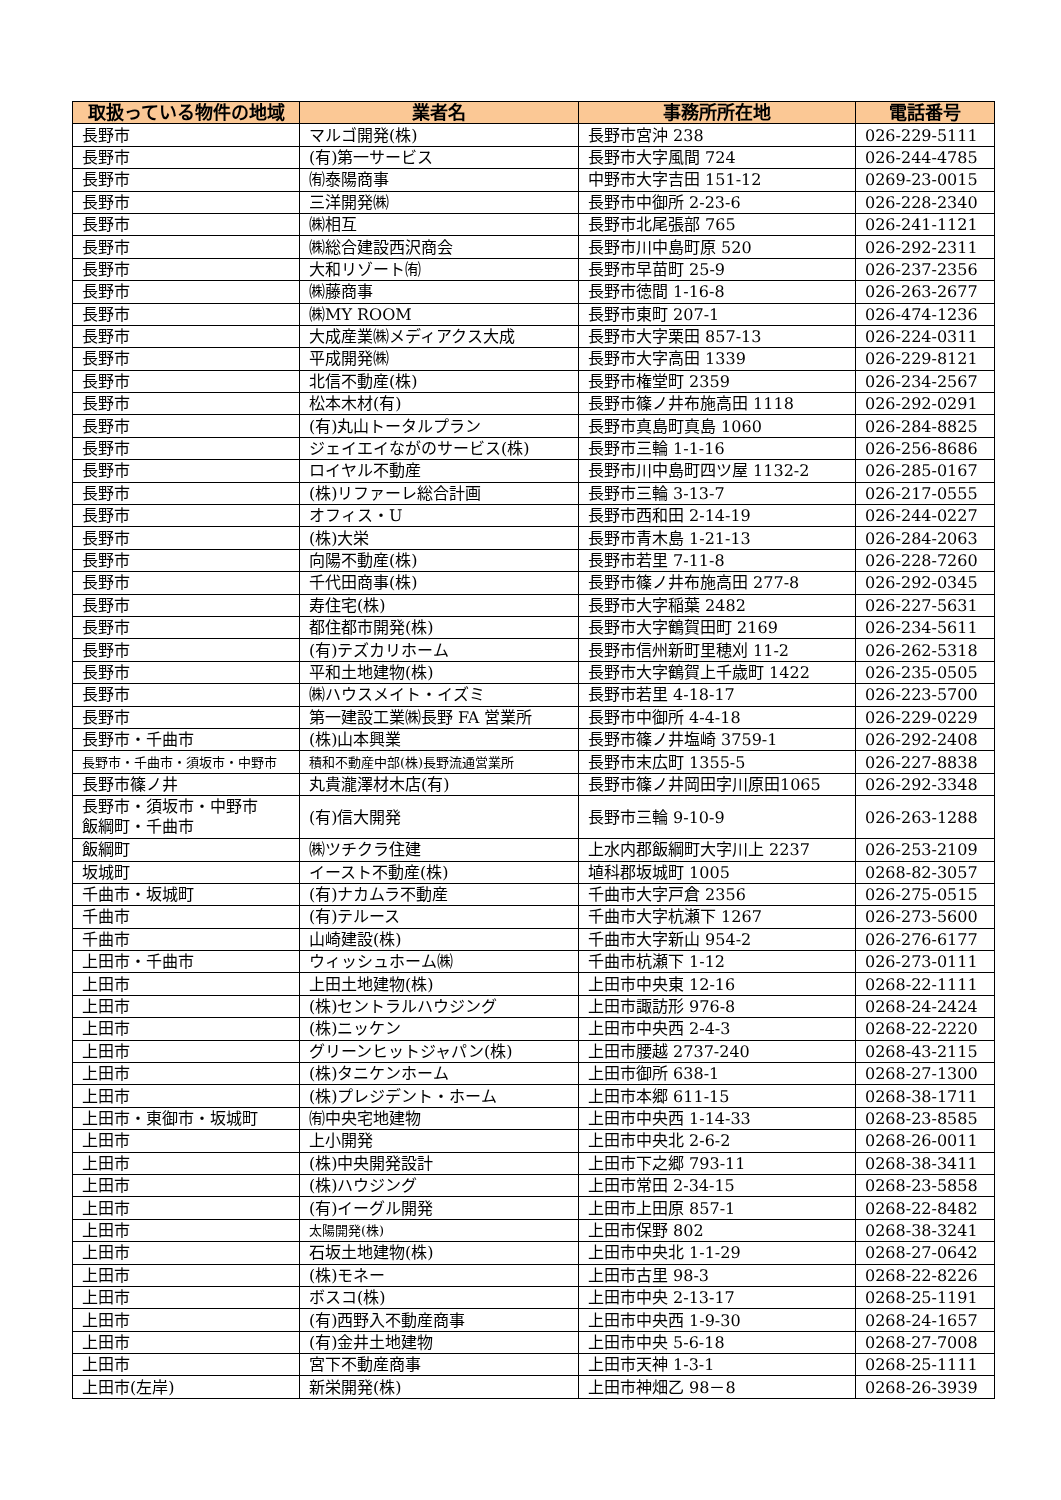| 取扱っている物件の地域 | 業者名 | 事務所所在地 | 電話番号 |
| --- | --- | --- | --- |
| 長野市 | マルゴ開発(株) | 長野市宮沖 238 | 026-229-5111 |
| 長野市 | (有)第一サービス | 長野市大字風間 724 | 026-244-4785 |
| 長野市 | ㈲泰陽商事 | 中野市大字吉田 151-12 | 0269-23-0015 |
| 長野市 | 三洋開発㈱ | 長野市中御所 2-23-6 | 026-228-2340 |
| 長野市 | ㈱相互 | 長野市北尾張部 765 | 026-241-1121 |
| 長野市 | ㈱総合建設西沢商会 | 長野市川中島町原 520 | 026-292-2311 |
| 長野市 | 大和リゾート㈲ | 長野市早苗町 25-9 | 026-237-2356 |
| 長野市 | ㈱藤商事 | 長野市徳間 1-16-8 | 026-263-2677 |
| 長野市 | ㈱MY ROOM | 長野市東町 207-1 | 026-474-1236 |
| 長野市 | 大成産業㈱メディアクス大成 | 長野市大字栗田 857-13 | 026-224-0311 |
| 長野市 | 平成開発㈱ | 長野市大字高田 1339 | 026-229-8121 |
| 長野市 | 北信不動産(株) | 長野市権堂町 2359 | 026-234-2567 |
| 長野市 | 松本木材(有) | 長野市篠ノ井布施高田 1118 | 026-292-0291 |
| 長野市 | (有)丸山トータルプラン | 長野市真島町真島 1060 | 026-284-8825 |
| 長野市 | ジェイエイながのサービス(株) | 長野市三輪 1-1-16 | 026-256-8686 |
| 長野市 | ロイヤル不動産 | 長野市川中島町四ツ屋 1132-2 | 026-285-0167 |
| 長野市 | (株)リファーレ総合計画 | 長野市三輪 3-13-7 | 026-217-0555 |
| 長野市 | オフィス・U | 長野市西和田 2-14-19 | 026-244-0227 |
| 長野市 | (株)大栄 | 長野市青木島 1-21-13 | 026-284-2063 |
| 長野市 | 向陽不動産(株) | 長野市若里 7-11-8 | 026-228-7260 |
| 長野市 | 千代田商事(株) | 長野市篠ノ井布施高田 277-8 | 026-292-0345 |
| 長野市 | 寿住宅(株) | 長野市大字稲葉 2482 | 026-227-5631 |
| 長野市 | 都住都市開発(株) | 長野市大字鶴賀田町 2169 | 026-234-5611 |
| 長野市 | (有)テズカリホーム | 長野市信州新町里穂刈 11-2 | 026-262-5318 |
| 長野市 | 平和土地建物(株) | 長野市大字鶴賀上千歳町 1422 | 026-235-0505 |
| 長野市 | ㈱ハウスメイト・イズミ | 長野市若里 4-18-17 | 026-223-5700 |
| 長野市 | 第一建設工業㈱長野 FA 営業所 | 長野市中御所 4-4-18 | 026-229-0229 |
| 長野市・千曲市 | (株)山本興業 | 長野市篠ノ井塩崎 3759-1 | 026-292-2408 |
| 長野市・千曲市・須坂市・中野市 | 積和不動産中部(株)長野流通営業所 | 長野市末広町 1355-5 | 026-227-8838 |
| 長野市篠ノ井 | 丸貴瀧澤材木店(有) | 長野市篠ノ井岡田字川原田1065 | 026-292-3348 |
| 長野市・須坂市・中野市 飯綱町・千曲市 | (有)信大開発 | 長野市三輪 9-10-9 | 026-263-1288 |
| 飯綱町 | ㈱ツチクラ住建 | 上水内郡飯綱町大字川上 2237 | 026-253-2109 |
| 坂城町 | イースト不動産(株) | 埴科郡坂城町 1005 | 0268-82-3057 |
| 千曲市・坂城町 | (有)ナカムラ不動産 | 千曲市大字戸倉 2356 | 026-275-0515 |
| 千曲市 | (有)テルース | 千曲市大字杭瀬下 1267 | 026-273-5600 |
| 千曲市 | 山崎建設(株) | 千曲市大字新山 954-2 | 026-276-6177 |
| 上田市・千曲市 | ウィッシュホーム㈱ | 千曲市杭瀬下 1-12 | 026-273-0111 |
| 上田市 | 上田土地建物(株) | 上田市中央東 12-16 | 0268-22-1111 |
| 上田市 | (株)セントラルハウジング | 上田市諏訪形 976-8 | 0268-24-2424 |
| 上田市 | (株)ニッケン | 上田市中央西 2-4-3 | 0268-22-2220 |
| 上田市 | グリーンヒットジャパン(株) | 上田市腰越 2737-240 | 0268-43-2115 |
| 上田市 | (株)タニケンホーム | 上田市御所 638-1 | 0268-27-1300 |
| 上田市 | (株)プレジデント・ホーム | 上田市本郷 611-15 | 0268-38-1711 |
| 上田市・東御市・坂城町 | ㈲中央宅地建物 | 上田市中央西 1-14-33 | 0268-23-8585 |
| 上田市 | 上小開発 | 上田市中央北 2-6-2 | 0268-26-0011 |
| 上田市 | (株)中央開発設計 | 上田市下之郷 793-11 | 0268-38-3411 |
| 上田市 | (株)ハウジング | 上田市常田 2-34-15 | 0268-23-5858 |
| 上田市 | (有)イーグル開発 | 上田市上田原 857-1 | 0268-22-8482 |
| 上田市 | 太陽開発(株) | 上田市保野 802 | 0268-38-3241 |
| 上田市 | 石坂土地建物(株) | 上田市中央北 1-1-29 | 0268-27-0642 |
| 上田市 | (株)モネー | 上田市古里 98-3 | 0268-22-8226 |
| 上田市 | ボスコ(株) | 上田市中央 2-13-17 | 0268-25-1191 |
| 上田市 | (有)西野入不動産商事 | 上田市中央西 1-9-30 | 0268-24-1657 |
| 上田市 | (有)金井土地建物 | 上田市中央 5-6-18 | 0268-27-7008 |
| 上田市 | 宮下不動産商事 | 上田市天神 1-3-1 | 0268-25-1111 |
| 上田市(左岸) | 新栄開発(株) | 上田市神畑乙 98－8 | 0268-26-3939 |